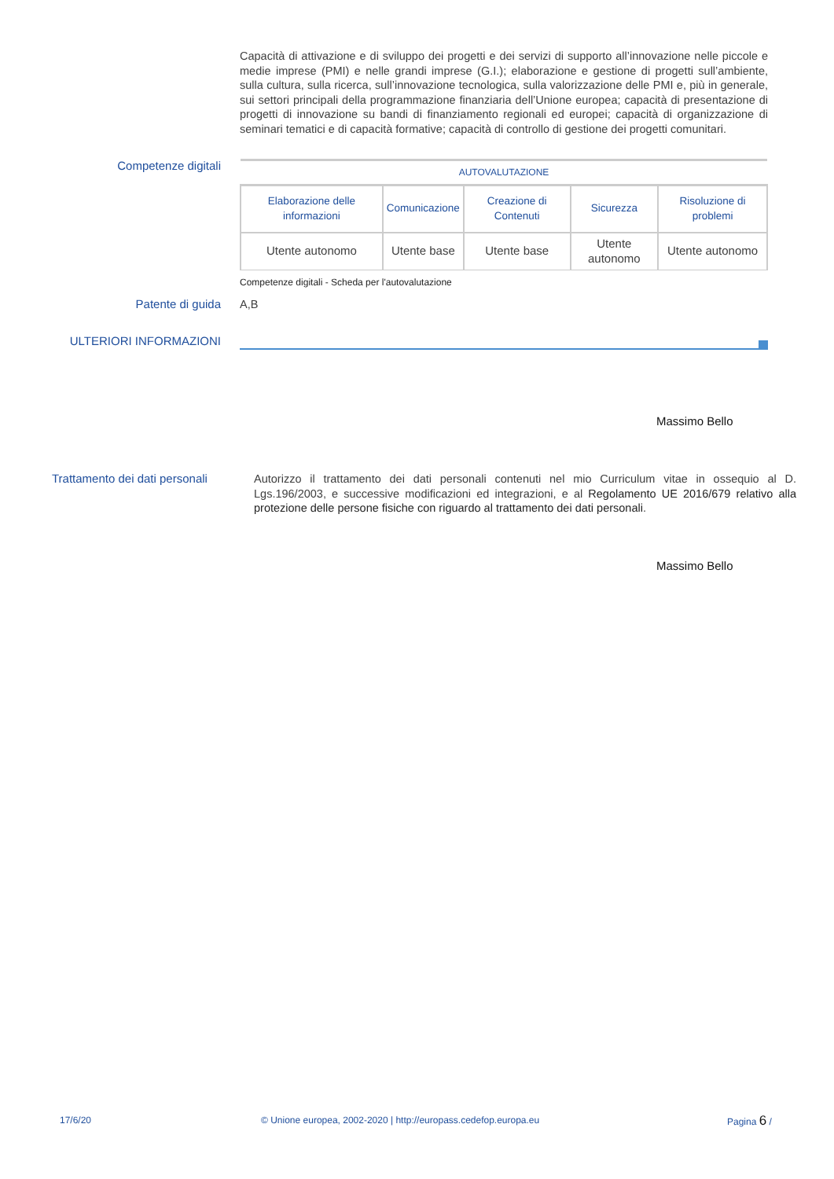Capacità di attivazione e di sviluppo dei progetti e dei servizi di supporto all’innovazione nelle piccole e medie imprese (PMI) e nelle grandi imprese (G.I.); elaborazione e gestione di progetti sull’ambiente, sulla cultura, sulla ricerca, sull’innovazione tecnologica, sulla valorizzazione delle PMI e, più in generale, sui settori principali della programmazione finanziaria dell’Unione europea; capacità di presentazione di progetti di innovazione su bandi di finanziamento regionali ed europei; capacità di organizzazione di seminari tematici e di capacità formative; capacità di controllo di gestione dei progetti comunitari.
Competenze digitali
| AUTOVALUTAZIONE | | | | |
| --- | --- | --- | --- | --- |
| Elaborazione delle informazioni | Comunicazione | Creazione di Contenuti | Sicurezza | Risoluzione di problemi |
| Utente autonomo | Utente base | Utente base | Utente autonomo | Utente autonomo |
Competenze digitali - Scheda per l'autovalutazione
Patente di guida
A,B
ULTERIORI INFORMAZIONI
Massimo Bello
Trattamento dei dati personali
Autorizzo il trattamento dei dati personali contenuti nel mio Curriculum vitae in ossequio al D. Lgs.196/2003, e successive modificazioni ed integrazioni, e al Regolamento UE 2016/679 relativo alla protezione delle persone fisiche con riguardo al trattamento dei dati personali.
Massimo Bello
17/6/20
© Unione europea, 2002-2020 | http://europass.cedefop.europa.eu
Pagina 6 /